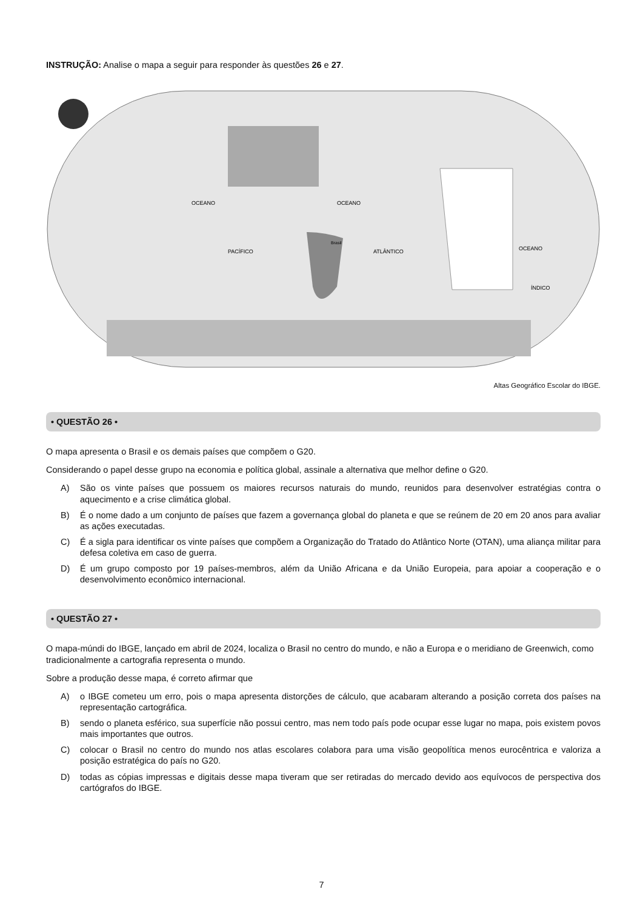INSTRUÇÃO: Analise o mapa a seguir para responder às questões 26 e 27.
OCEANO
PACÍFICO
OCEANO
ATLÂNTICO
OCEANO
ÍNDICO
Brasil
Altas Geográfico Escolar do IBGE.
• QUESTÃO 26 •
O mapa apresenta o Brasil e os demais países que compõem o G20.
Considerando o papel desse grupo na economia e política global, assinale a alternativa que melhor define o G20.
A) São os vinte países que possuem os maiores recursos naturais do mundo, reunidos para desenvolver estratégias contra o aquecimento e a crise climática global.
B) É o nome dado a um conjunto de países que fazem a governança global do planeta e que se reúnem de 20 em 20 anos para avaliar as ações executadas.
C) É a sigla para identificar os vinte países que compõem a Organização do Tratado do Atlântico Norte (OTAN), uma aliança militar para defesa coletiva em caso de guerra.
D) É um grupo composto por 19 países-membros, além da União Africana e da União Europeia, para apoiar a cooperação e o desenvolvimento econômico internacional.
• QUESTÃO 27 •
O mapa-múndi do IBGE, lançado em abril de 2024, localiza o Brasil no centro do mundo, e não a Europa e o meridiano de Greenwich, como tradicionalmente a cartografia representa o mundo.
Sobre a produção desse mapa, é correto afirmar que
A) o IBGE cometeu um erro, pois o mapa apresenta distorções de cálculo, que acabaram alterando a posição correta dos países na representação cartográfica.
B) sendo o planeta esférico, sua superfície não possui centro, mas nem todo país pode ocupar esse lugar no mapa, pois existem povos mais importantes que outros.
C) colocar o Brasil no centro do mundo nos atlas escolares colabora para uma visão geopolítica menos eurocêntrica e valoriza a posição estratégica do país no G20.
D) todas as cópias impressas e digitais desse mapa tiveram que ser retiradas do mercado devido aos equívocos de perspectiva dos cartógrafos do IBGE.
7